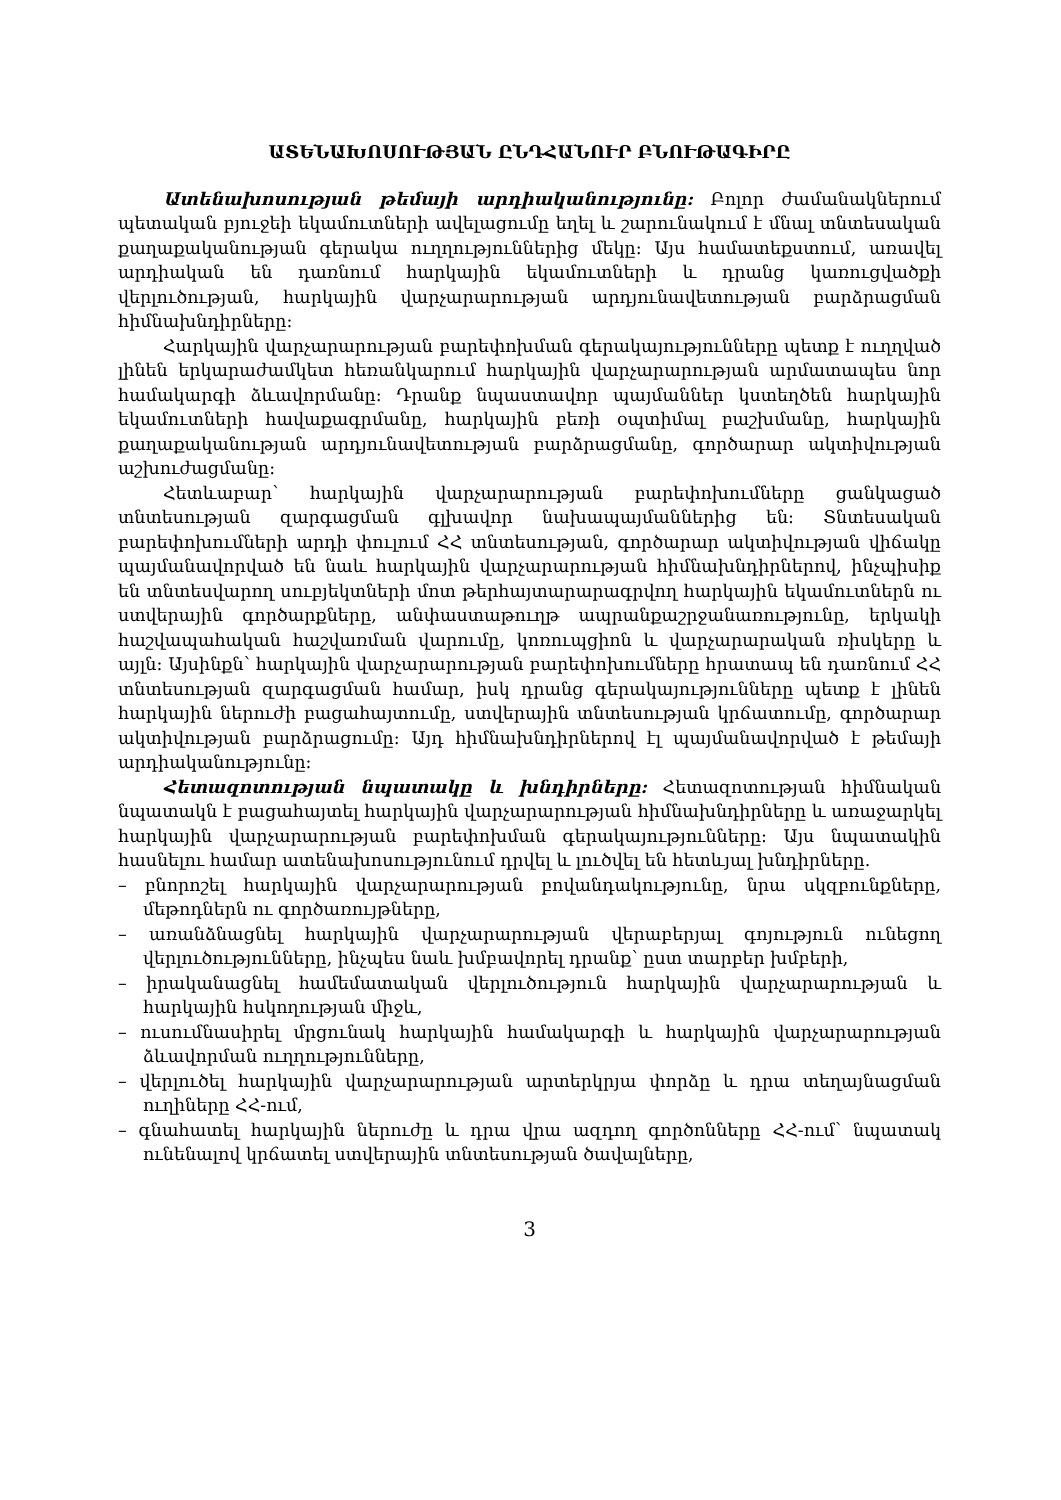ԱՏԵՆԱԽՈՍՈՒԹՅԱՆ ԸՆԴՀԱՆՈՒՐ ԲՆՈՒԹԱԳԻՐԸ
Ատենախոսության թեմայի արդիականությունը: Բոլոր ժամանակներում պետական բյուջեի եկամուտների ավելացումը եղել և շարունակում է մնալ տնտեսական քաղաքականության գերակա ուղղություններից մեկը։ Այս համատեքստում, առավել արդիական են դառնում հարկային եկամուտների և դրանց կառուցվածքի վերլուծության, հարկային վարչարարության արդյունավետության բարձրացման հիմնախնդիրները։
Հարկային վարչարարության բարեփոխման գերակայությունները պետք է ուղղված լինեն երկարաժամկետ հեռանկարում հարկային վարչարարության արմատապես նոր համակարգի ձևավորմանը։ Դրանք նպաստավոր պայմաններ կստեղծեն հարկային եկամուտների հավաքագրմանը, հարկային բեռի օպտիմալ բաշխմանը, հարկային քաղաքականության արդյունավետության բարձրացմանը, գործարար ակտիվության աշխուժացմանը։
Հետևաբար՝ հարկային վարչարարության բարեփոխումները ցանկացած տնտեսության զարգացման գլխավոր նախապայմաններից են։ Տնտեսական բարեփոխումների արդի փուլում ՀՀ տնտեսության, գործարար ակտիվության վիճակը պայմանավորված են նաև հարկային վարչարարության հիմնախնդիրներով, ինչպիսիք են տնտեսվարող սուբյեկտների մոտ թերհայտարարագրվող հարկային եկամուտներն ու ստվերային գործարքները, անփաստաթուղթ ապրանքաշրջանառությունը, երկակի հաշվապահական հաշվառման վարումը, կոռուպցիոն և վարչարարական ռիսկերը և այլն։ Այսինքն՝ հարկային վարչարարության բարեփոխումները հրատապ են դառնում ՀՀ տնտեսության զարգացման համար, իսկ դրանց գերակայությունները պետք է լինեն հարկային ներուժի բացահայտումը, ստվերային տնտեսության կրճատումը, գործարար ակտիվության բարձրացումը։ Այդ հիմնախնդիրներով էլ պայմանավորված է թեմայի արդիականությունը։
Հետազոտության նպատակը և խնդիրները: Հետազոտության հիմնական նպատակն է բացահայտել հարկային վարչարարության հիմնախնդիրները և առաջարկել հարկային վարչարարության բարեփոխման գերակայությունները։ Այս նպատակին հասնելու համար ատենախոսությունում դրվել և լուծվել են հետևյալ խնդիրները.
– բնորոշել հարկային վարչարարության բովանդակությունը, նրա սկզբունքները, մեթոդներն ու գործառույթները,
– առանձնացնել հարկային վարչարարության վերաբերյալ գոյություն ունեցող վերլուծությունները, ինչպես նաև խմբավորել դրանք՝ ըստ տարբեր խմբերի,
– իրականացնել համեմատական վերլուծություն հարկային վարչարարության և հարկային հսկողության միջև,
– ուսումնասիրել մրցունակ հարկային համակարգի և հարկային վարչարարության ձևավորման ուղղությունները,
– վերլուծել հարկային վարչարարության արտերկրյա փորձը և դրա տեղայնացման ուղիները ՀՀ-ում,
– գնահատել հարկային ներուժը և դրա վրա ազդող գործոնները ՀՀ-ում՝ նպատակ ունենալով կրճատել ստվերային տնտեսության ծավալները,
3